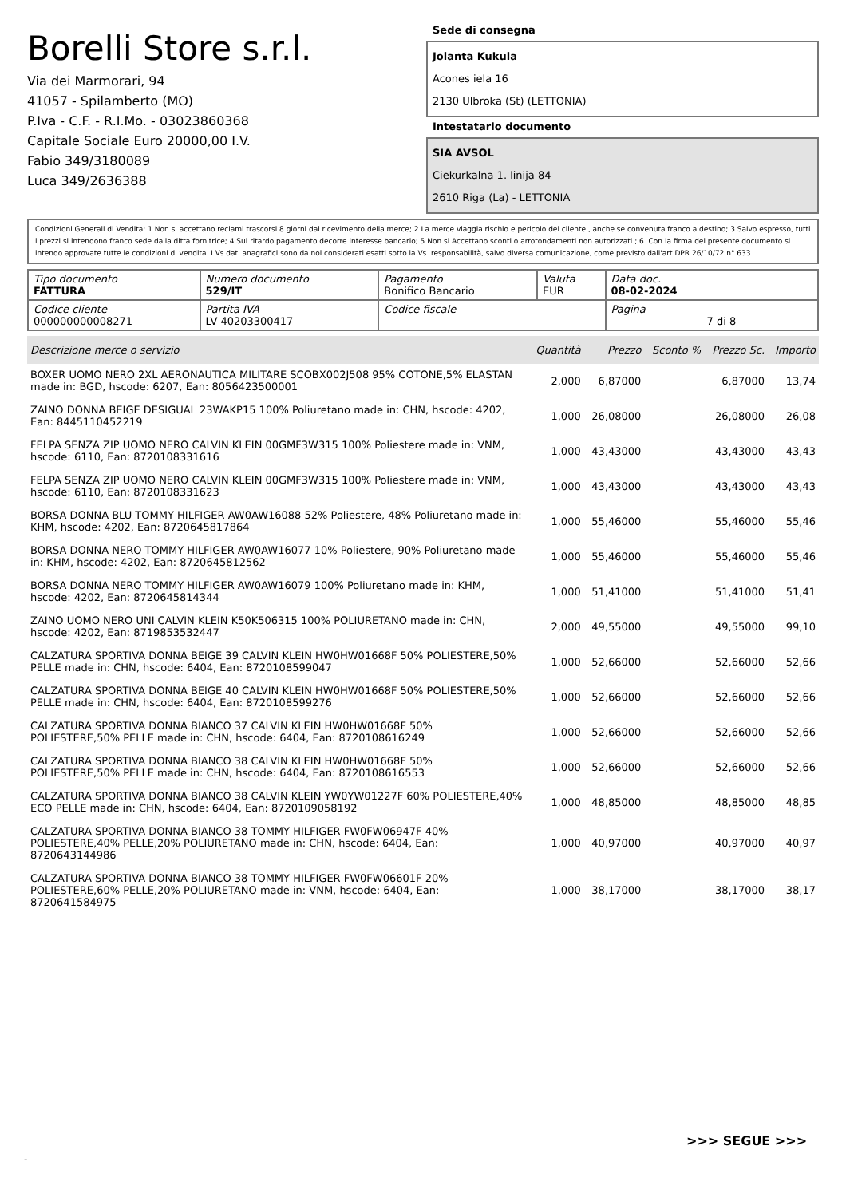Borelli Store s.r.l.
Via dei Marmorari, 94
41057 - Spilamberto (MO)
P.Iva - C.F. - R.I.Mo. - 03023860368
Capitale Sociale Euro 20000,00 I.V.
Fabio 349/3180089
Luca 349/2636388
Sede di consegna
Jolanta Kukula
Acones iela 16
2130 Ulbroka (St) (LETTONIA)
Intestatario documento
SIA AVSOL
Ciekurkalna 1. linija 84
2610 Riga (La) - LETTONIA
Condizioni Generali di Vendita: 1.Non si accettano reclami trascorsi 8 giorni dal ricevimento della merce; 2.La merce viaggia rischio e pericolo del cliente , anche se convenuta franco a destino; 3.Salvo espresso, tutti i prezzi si intendono franco sede dalla ditta fornitrice; 4.Sul ritardo pagamento decorre interesse bancario; 5.Non si Accettano sconti o arrotondamenti non autorizzati ; 6. Con la firma del presente documento si intendo approvate tutte le condizioni di vendita. I Vs dati anagrafici sono da noi considerati esatti sotto la Vs. responsabilità, salvo diversa comunicazione, come previsto dall'art DPR 26/10/72 n° 633.
| Tipo documento FATTURA | Numero documento 529/IT | Pagamento Bonifico Bancario | Valuta EUR | Data doc. 08-02-2024 |
| Codice cliente 000000000008271 | Partita IVA LV 40203300417 | Codice fiscale | | Pagina 7 di 8 |
| Descrizione merce o servizio | Quantità | Prezzo | Sconto % | Prezzo Sc. | Importo |
| --- | --- | --- | --- | --- | --- |
| BOXER UOMO NERO 2XL AERONAUTICA MILITARE SCOBX002J508 95% COTONE,5% ELASTAN made in: BGD, hscode: 6207, Ean: 8056423500001 | 2,000 | 6,87000 | | 6,87000 | 13,74 |
| ZAINO DONNA BEIGE DESIGUAL 23WAKP15 100% Poliuretano made in: CHN, hscode: 4202, Ean: 8445110452219 | 1,000 | 26,08000 | | 26,08000 | 26,08 |
| FELPA SENZA ZIP UOMO NERO CALVIN KLEIN 00GMF3W315 100% Poliestere made in: VNM, hscode: 6110, Ean: 8720108331616 | 1,000 | 43,43000 | | 43,43000 | 43,43 |
| FELPA SENZA ZIP UOMO NERO CALVIN KLEIN 00GMF3W315 100% Poliestere made in: VNM, hscode: 6110, Ean: 8720108331623 | 1,000 | 43,43000 | | 43,43000 | 43,43 |
| BORSA DONNA BLU TOMMY HILFIGER AW0AW16088 52% Poliestere, 48% Poliuretano made in: KHM, hscode: 4202, Ean: 8720645817864 | 1,000 | 55,46000 | | 55,46000 | 55,46 |
| BORSA DONNA NERO TOMMY HILFIGER AW0AW16077 10% Poliestere, 90% Poliuretano made in: KHM, hscode: 4202, Ean: 8720645812562 | 1,000 | 55,46000 | | 55,46000 | 55,46 |
| BORSA DONNA NERO TOMMY HILFIGER AW0AW16079 100% Poliuretano made in: KHM, hscode: 4202, Ean: 8720645814344 | 1,000 | 51,41000 | | 51,41000 | 51,41 |
| ZAINO UOMO NERO UNI CALVIN KLEIN K50K506315 100% POLIURETANO made in: CHN, hscode: 4202, Ean: 8719853532447 | 2,000 | 49,55000 | | 49,55000 | 99,10 |
| CALZATURA SPORTIVA DONNA BEIGE 39 CALVIN KLEIN HW0HW01668F 50% POLIESTERE,50% PELLE made in: CHN, hscode: 6404, Ean: 8720108599047 | 1,000 | 52,66000 | | 52,66000 | 52,66 |
| CALZATURA SPORTIVA DONNA BEIGE 40 CALVIN KLEIN HW0HW01668F 50% POLIESTERE,50% PELLE made in: CHN, hscode: 6404, Ean: 8720108599276 | 1,000 | 52,66000 | | 52,66000 | 52,66 |
| CALZATURA SPORTIVA DONNA BIANCO 37 CALVIN KLEIN HW0HW01668F 50% POLIESTERE,50% PELLE made in: CHN, hscode: 6404, Ean: 8720108616249 | 1,000 | 52,66000 | | 52,66000 | 52,66 |
| CALZATURA SPORTIVA DONNA BIANCO 38 CALVIN KLEIN HW0HW01668F 50% POLIESTERE,50% PELLE made in: CHN, hscode: 6404, Ean: 8720108616553 | 1,000 | 52,66000 | | 52,66000 | 52,66 |
| CALZATURA SPORTIVA DONNA BIANCO 38 CALVIN KLEIN YW0YW01227F 60% POLIESTERE,40% ECO PELLE made in: CHN, hscode: 6404, Ean: 8720109058192 | 1,000 | 48,85000 | | 48,85000 | 48,85 |
| CALZATURA SPORTIVA DONNA BIANCO 38 TOMMY HILFIGER FW0FW06947F 40% POLIESTERE,40% PELLE,20% POLIURETANO made in: CHN, hscode: 6404, Ean: 8720643144986 | 1,000 | 40,97000 | | 40,97000 | 40,97 |
| CALZATURA SPORTIVA DONNA BIANCO 38 TOMMY HILFIGER FW0FW06601F 20% POLIESTERE,60% PELLE,20% POLIURETANO made in: VNM, hscode: 6404, Ean: 8720641584975 | 1,000 | 38,17000 | | 38,17000 | 38,17 |
>>> SEGUE >>>
-